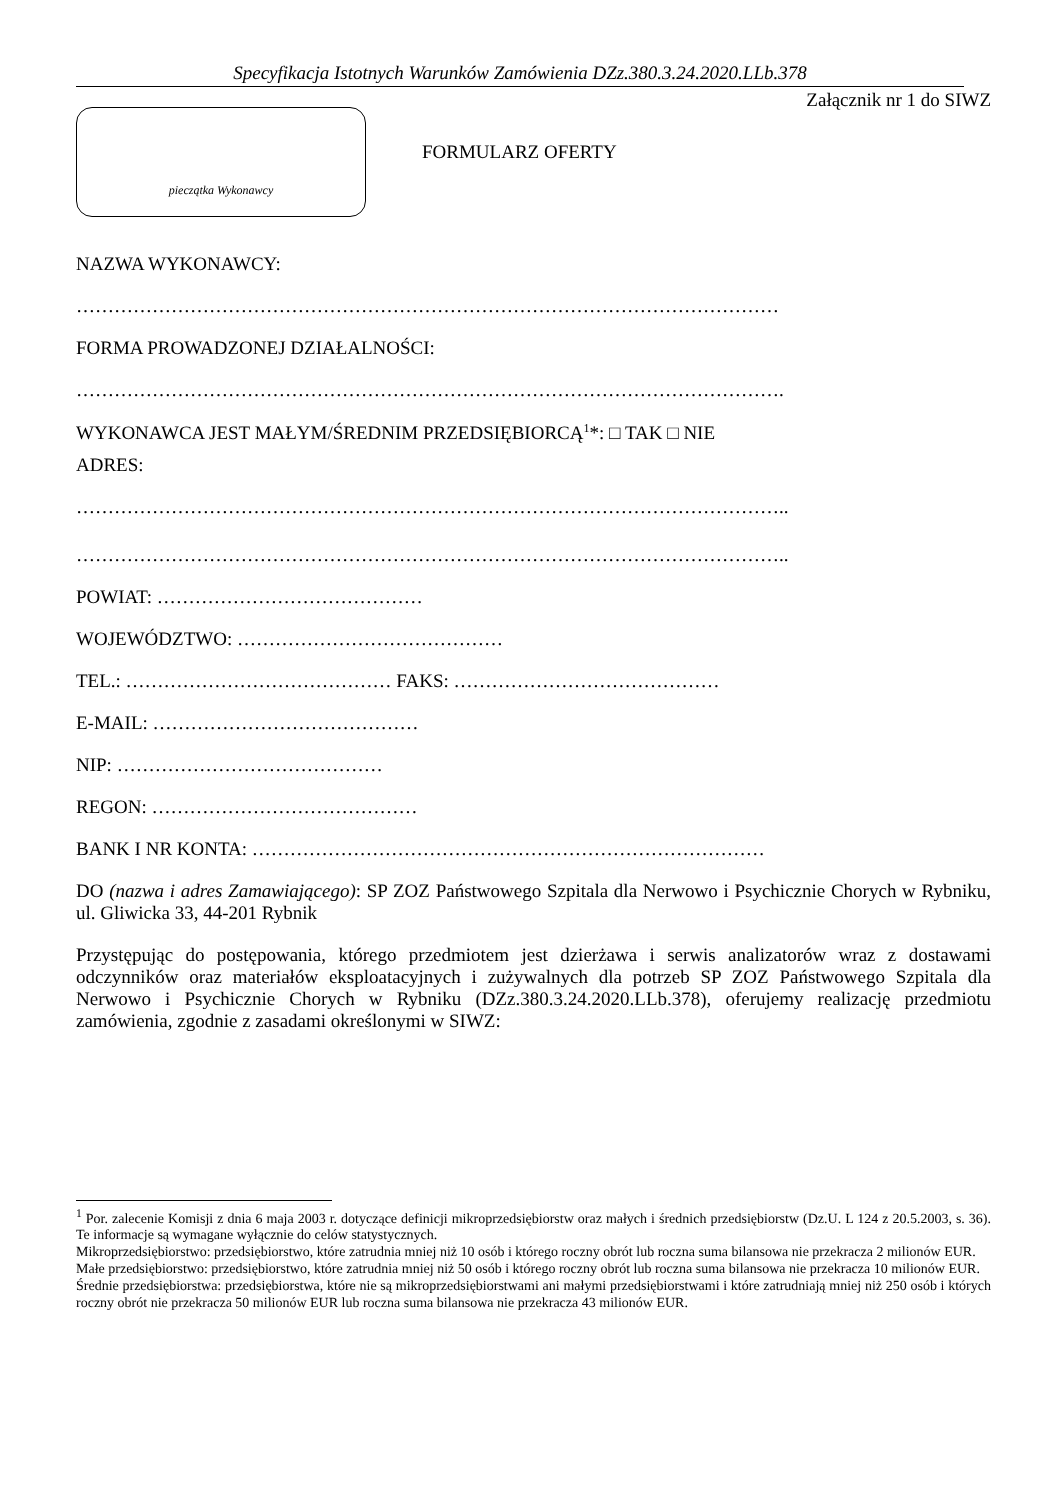Specyfikacja Istotnych Warunków Zamówienia DZz.380.3.24.2020.LLb.378
Załącznik nr 1 do SIWZ
pieczątka Wykonawcy
FORMULARZ OFERTY
NAZWA WYKONAWCY:
…………………………………………………………………………………………………
FORMA PROWADZONEJ DZIAŁALNOŚCI:
………………………………………………………………………………………………….
WYKONAWCA JEST MAŁYM/ŚREDNIM PRZEDSIĘBIORCĄ<sup>1</sup>*: □ TAK □ NIE
ADRES:
…………………………………………………………………………………………………..
…………………………………………………………………………………………………..
POWIAT: ……………………………………
WOJEWÓDZTWO: ……………………………………
TEL.: …………………………………… FAKS: ……………………………………
E-MAIL: ……………………………………
NIP: ……………………………………
REGON: ……………………………………
BANK I NR KONTA: ………………………………………………………………………
DO (nazwa i adres Zamawiającego): SP ZOZ Państwowego Szpitala dla Nerwowo i Psychicznie Chorych w Rybniku, ul. Gliwicka 33, 44-201 Rybnik
Przystępując do postępowania, którego przedmiotem jest dzierżawa i serwis analizatorów wraz z dostawami odczynników oraz materiałów eksploatacyjnych i zużywalnych dla potrzeb SP ZOZ Państwowego Szpitala dla Nerwowo i Psychicznie Chorych w Rybniku (DZz.380.3.24.2020.LLb.378), oferujemy realizację przedmiotu zamówienia, zgodnie z zasadami określonymi w SIWZ:
<sup>1</sup> Por. zalecenie Komisji z dnia 6 maja 2003 r. dotyczące definicji mikroprzedsiębiorstw oraz małych i średnich przedsiębiorstw (Dz.U. L 124 z 20.5.2003, s. 36). Te informacje są wymagane wyłącznie do celów statystycznych.
Mikroprzedsiębiorstwo: przedsiębiorstwo, które zatrudnia mniej niż 10 osób i którego roczny obrót lub roczna suma bilansowa nie przekracza 2 milionów EUR.
Małe przedsiębiorstwo: przedsiębiorstwo, które zatrudnia mniej niż 50 osób i którego roczny obrót lub roczna suma bilansowa nie przekracza 10 milionów EUR.
Średnie przedsiębiorstwa: przedsiębiorstwa, które nie są mikroprzedsiębiorstwami ani małymi przedsiębiorstwami i które zatrudniają mniej niż 250 osób i których roczny obrót nie przekracza 50 milionów EUR lub roczna suma bilansowa nie przekracza 43 milionów EUR.